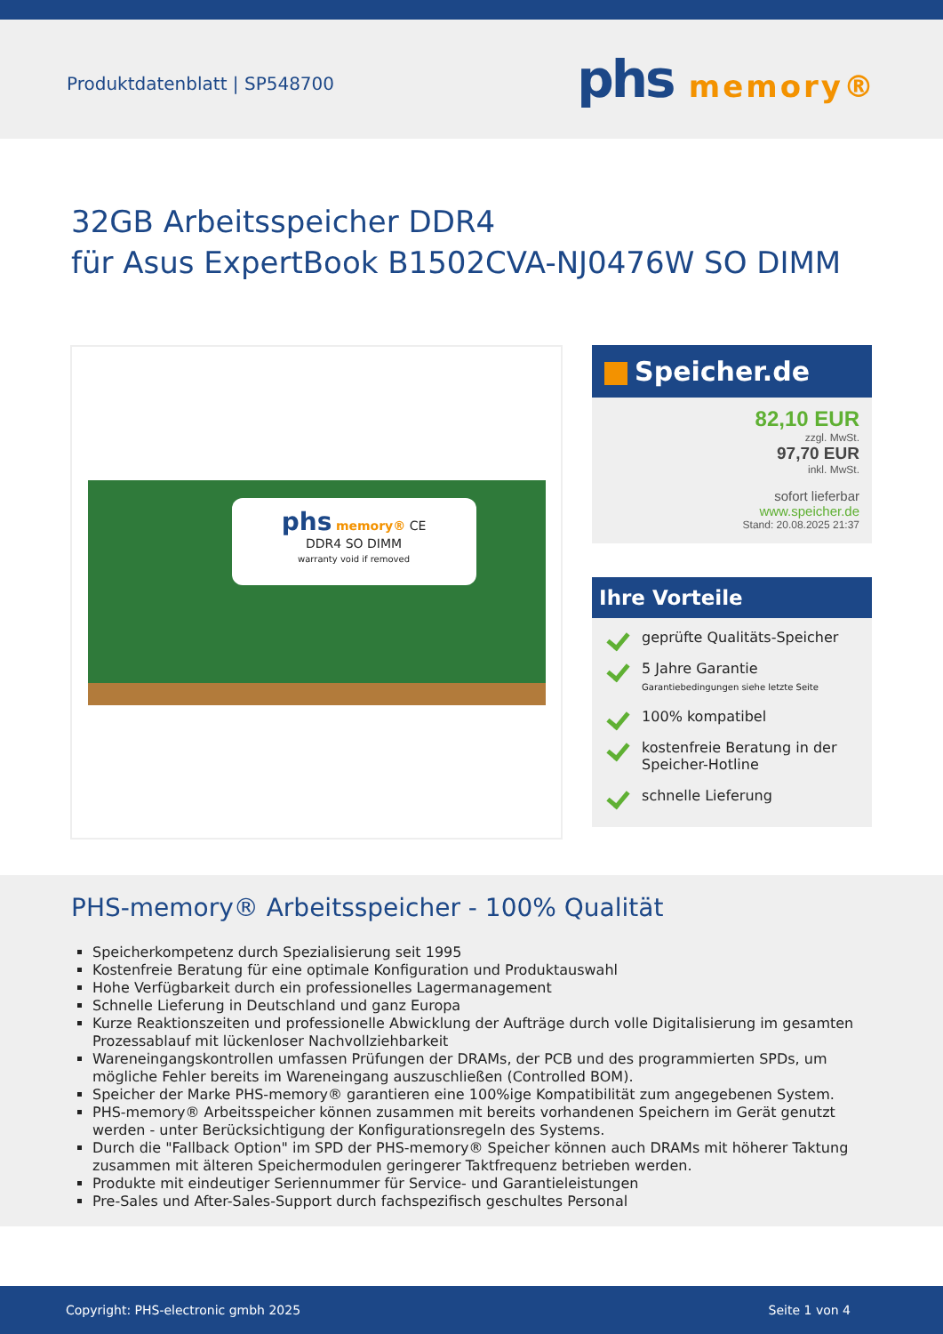Produktdatenblatt | SP548700
phs memory®
32GB Arbeitsspeicher DDR4
für Asus ExpertBook B1502CVA-NJ0476W SO DIMM
phs memory® CE
DDR4 SO DIMM
warranty void if removed
Speicher.de
82,10 EUR
zzgl. MwSt.
97,70 EUR
inkl. MwSt.
sofort lieferbar
www.speicher.de
Stand: 20.08.2025 21:37
Ihre Vorteile
geprüfte Qualitäts-Speicher
5 Jahre Garantie
Garantiebedingungen siehe letzte Seite
100% kompatibel
kostenfreie Beratung in der Speicher-Hotline
schnelle Lieferung
PHS-memory® Arbeitsspeicher - 100% Qualität
Speicherkompetenz durch Spezialisierung seit 1995
Kostenfreie Beratung für eine optimale Konfiguration und Produktauswahl
Hohe Verfügbarkeit durch ein professionelles Lagermanagement
Schnelle Lieferung in Deutschland und ganz Europa
Kurze Reaktionszeiten und professionelle Abwicklung der Aufträge durch volle Digitalisierung im gesamten Prozessablauf mit lückenloser Nachvollziehbarkeit
Wareneingangskontrollen umfassen Prüfungen der DRAMs, der PCB und des programmierten SPDs, um mögliche Fehler bereits im Wareneingang auszuschließen (Controlled BOM).
Speicher der Marke PHS-memory® garantieren eine 100%ige Kompatibilität zum angegebenen System.
PHS-memory® Arbeitsspeicher können zusammen mit bereits vorhandenen Speichern im Gerät genutzt werden - unter Berücksichtigung der Konfigurationsregeln des Systems.
Durch die "Fallback Option" im SPD der PHS-memory® Speicher können auch DRAMs mit höherer Taktung zusammen mit älteren Speichermodulen geringerer Taktfrequenz betrieben werden.
Produkte mit eindeutiger Seriennummer für Service- und Garantieleistungen
Pre-Sales und After-Sales-Support durch fachspezifisch geschultes Personal
Copyright: PHS-electronic gmbh 2025 Seite 1 von 4